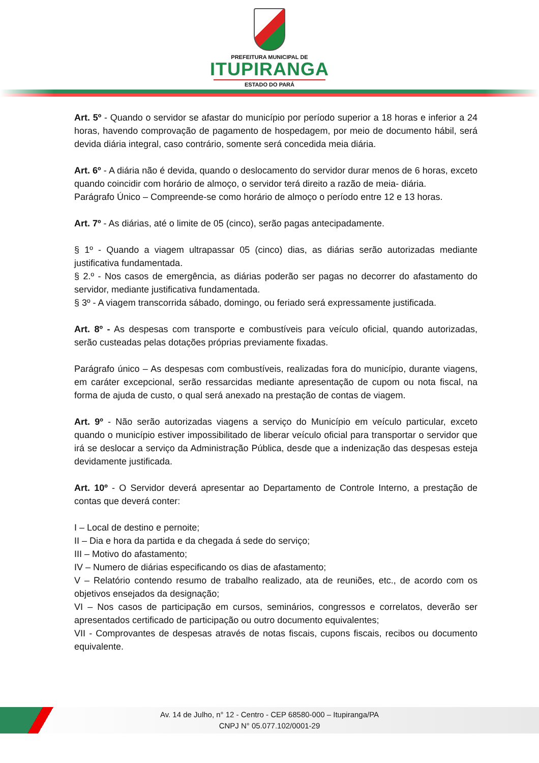PREFEITURA MUNICIPAL DE
ITUPIRANGA
ESTADO DO PARÁ
Art. 5º - Quando o servidor se afastar do município por período superior a 18 horas e inferior a 24 horas, havendo comprovação de pagamento de hospedagem, por meio de documento hábil, será devida diária integral, caso contrário, somente será concedida meia diária.
Art. 6º - A diária não é devida, quando o deslocamento do servidor durar menos de 6 horas, exceto quando coincidir com horário de almoço, o servidor terá direito a razão de meia- diária.
Parágrafo Único – Compreende-se como horário de almoço o período entre 12 e 13 horas.
Art. 7º - As diárias, até o limite de 05 (cinco), serão pagas antecipadamente.
§ 1º - Quando a viagem ultrapassar 05 (cinco) dias, as diárias serão autorizadas mediante justificativa fundamentada.
§ 2.º - Nos casos de emergência, as diárias poderão ser pagas no decorrer do afastamento do servidor, mediante justificativa fundamentada.
§ 3º - A viagem transcorrida sábado, domingo, ou feriado será expressamente justificada.
Art. 8º - As despesas com transporte e combustíveis para veículo oficial, quando autorizadas, serão custeadas pelas dotações próprias previamente fixadas.
Parágrafo único – As despesas com combustíveis, realizadas fora do município, durante viagens, em caráter excepcional, serão ressarcidas mediante apresentação de cupom ou nota fiscal, na forma de ajuda de custo, o qual será anexado na prestação de contas de viagem.
Art. 9º - Não serão autorizadas viagens a serviço do Município em veículo particular, exceto quando o município estiver impossibilitado de liberar veículo oficial para transportar o servidor que irá se deslocar a serviço da Administração Pública, desde que a indenização das despesas esteja devidamente justificada.
Art. 10º - O Servidor deverá apresentar ao Departamento de Controle Interno, a prestação de contas que deverá conter:
I – Local de destino e pernoite;
II – Dia e hora da partida e da chegada á sede do serviço;
III – Motivo do afastamento;
IV – Numero de diárias especificando os dias de afastamento;
V – Relatório contendo resumo de trabalho realizado, ata de reuniões, etc., de acordo com os objetivos ensejados da designação;
VI – Nos casos de participação em cursos, seminários, congressos e correlatos, deverão ser apresentados certificado de participação ou outro documento equivalentes;
VII - Comprovantes de despesas através de notas fiscais, cupons fiscais, recibos ou documento equivalente.
Av. 14 de Julho, n° 12 - Centro - CEP 68580-000 – Itupiranga/PA
CNPJ N° 05.077.102/0001-29